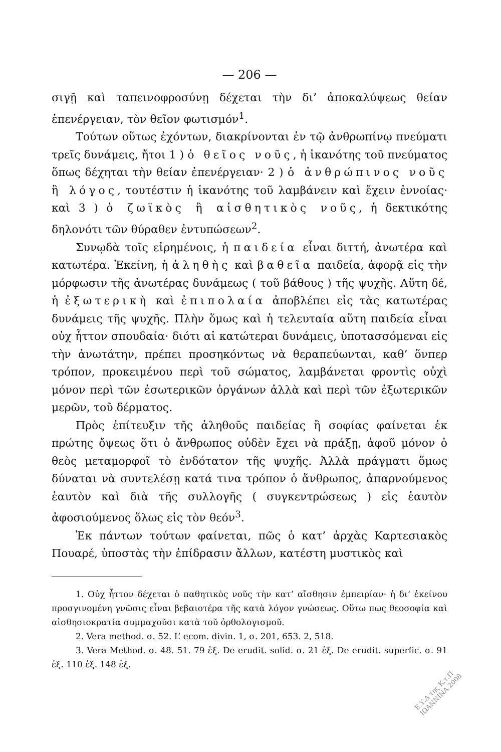— 206 —
σιγῇ καὶ ταπεινοφροσύνῃ δέχεται τὴν δι’ ἀποκαλύψεως θείαν ἐπενέργειαν, τὸν θεῖον φωτισμόν<sup>1</sup>.
Τούτων οὕτως ἐχόντων, διακρίνονται ἐν τῷ ἀνθρωπίνῳ πνεύματι τρεῖς δυνάμεις, ἤτοι 1 ) ὁ θεῖος νοῦς, ἡ ἱκανότης τοῦ πνεύματος ὅπως δέχηται τὴν θείαν ἐπενέργειαν· 2 ) ὁ ἀνθρώπινος νοῦς ἢ λόγος, τουτέστιν ἡ ἱκανότης τοῦ λαμβάνειν καὶ ἔχειν ἐννοίας· καὶ 3 ) ὁ ζωϊκὸς ἢ αἰσθητικὸς νοῦς, ἡ δεκτικότης δηλονότι τῶν θύραθεν ἐντυπώσεων<sup>2</sup>.
Συνῳδὰ τοῖς εἰρημένοις, ἡ παιδεία εἶναι διττή, ἀνωτέρα καὶ κατωτέρα. Ἐκείνη, ἡ ἀληθὴς καὶ βαθεῖα παιδεία, ἀφορᾷ εἰς τὴν μόρφωσιν τῆς ἀνωτέρας δυνάμεως ( τοῦ βάθους ) τῆς ψυχῆς. Αὕτη δέ, ἡ ἐξωτερικὴ καὶ ἐπιπολαία ἀποβλέπει εἰς τὰς κατωτέρας δυνάμεις τῆς ψυχῆς. Πλὴν ὅμως καὶ ἡ τελευταία αὕτη παιδεία εἶναι οὐχ ἧττον σπουδαία· διότι αἱ κατώτεραι δυνάμεις, ὑποτασσόμεναι εἰς τὴν ἀνωτάτην, πρέπει προσηκόντως νὰ θεραπεύωνται, καθ’ ὅνπερ τρόπον, προκειμένου περὶ τοῦ σώματος, λαμβάνεται φροντὶς οὐχὶ μόνον περὶ τῶν ἐσωτερικῶν ὀργάνων ἀλλὰ καὶ περὶ τῶν ἐξωτερικῶν μερῶν, τοῦ δέρματος.
Πρὸς ἐπίτευξιν τῆς ἀληθοῦς παιδείας ἢ σοφίας φαίνεται ἐκ πρώτης ὄψεως ὅτι ὁ ἄνθρωπος οὐδὲν ἔχει νὰ πράξῃ, ἀφοῦ μόνον ὁ θεὸς μεταμορφοῖ τὸ ἐνδότατον τῆς ψυχῆς. Ἀλλὰ πράγματι ὅμως δύναται νὰ συντελέσῃ κατά τινα τρόπον ὁ ἄνθρωπος, ἀπαρνούμενος ἑαυτὸν καὶ διὰ τῆς συλλογῆς ( συγκεντρώσεως ) εἰς ἑαυτὸν ἀφοσιούμενος ὅλως εἰς τὸν θεόν<sup>3</sup>.
Ἐκ πάντων τούτων φαίνεται, πῶς ὁ κατ’ ἀρχὰς Καρτεσιακὸς Πουαρέ, ὑποστὰς τὴν ἐπίδρασιν ἄλλων, κατέστη μυστικὸς καὶ
1. Οὐχ ἧττον δέχεται ὁ παθητικὸς νοῦς τὴν κατ’ αἴσθησιν ἐμπειρίαν· ἡ δι’ ἐκείνου προσγινομένη γνῶσις εἶναι βεβαιοτέρα τῆς κατὰ λόγον γνώσεως. Οὕτω πως θεοσοφία καὶ αἰσθησιοκρατία συμμαχοῦσι κατὰ τοῦ ὀρθολογισμοῦ.
2. Vera method. σ. 52. L’ ecom. divin. 1, σ. 201, 653. 2, 518.
3. Vera Method. σ. 48. 51. 79 ἑξ. De erudit. solid. σ. 21 ἑξ. De erudit. superfic. σ. 91 ἑξ. 110 ἑξ. 148 ἑξ.
Ε.Υ.Δ της Κ.τ.Π
ΙΩΑΝΝΙΝΑ 2008